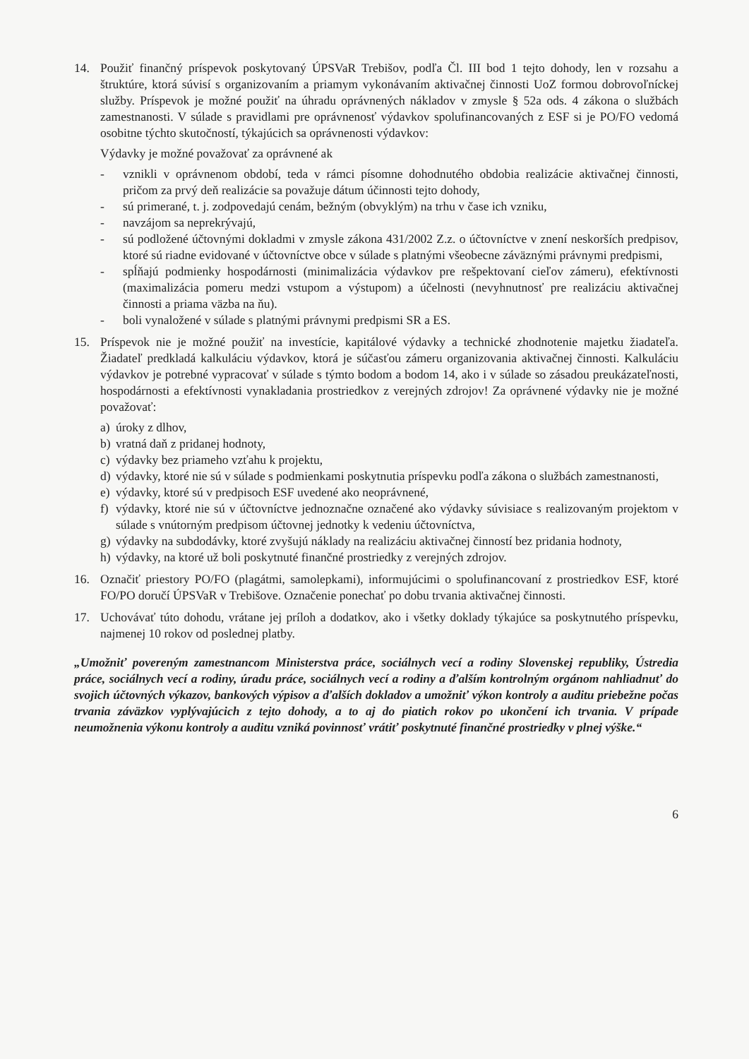14. Použiť finančný príspevok poskytovaný ÚPSVaR Trebišov, podľa Čl. III bod 1 tejto dohody, len v rozsahu a štruktúre, ktorá súvisí s organizovaním a priamym vykonávaním aktivačnej činnosti UoZ formou dobrovoľníckej služby. Príspevok je možné použiť na úhradu oprávnených nákladov v zmysle § 52a ods. 4 zákona o službách zamestnanosti. V súlade s pravidlami pre oprávnenosť výdavkov spolufinancovaných z ESF si je PO/FO vedomá osobitne týchto skutočností, týkajúcich sa oprávnenosti výdavkov:
Výdavky je možné považovať za oprávnené ak
- vznikli v oprávnenom období, teda v rámci písomne dohodnutého obdobia realizácie aktivačnej činnosti, pričom za prvý deň realizácie sa považuje dátum účinnosti tejto dohody,
- sú primerané, t. j. zodpovedajú cenám, bežným (obvyklým) na trhu v čase ich vzniku,
- navzájom sa neprekrývajú,
- sú podložené účtovnými dokladmi v zmysle zákona 431/2002 Z.z. o účtovníctve v znení neskorších predpisov, ktoré sú riadne evidované v účtovníctve obce v súlade s platnými všeobecne záväznými právnymi predpismi,
- spĺňajú podmienky hospodárnosti (minimalizácia výdavkov pre rešpektovaní cieľov zámeru), efektívnosti (maximalizácia pomeru medzi vstupom a výstupom) a účelnosti (nevyhnutnosť pre realizáciu aktivačnej činnosti a priama väzba na ňu).
- boli vynaložené v súlade s platnými právnymi predpismi SR a ES.
15. Príspevok nie je možné použiť na investície, kapitálové výdavky a technické zhodnotenie majetku žiadateľa. Žiadateľ predkladá kalkuláciu výdavkov, ktorá je súčasťou zámeru organizovania aktivačnej činnosti. Kalkuláciu výdavkov je potrebné vypracovať v súlade s týmto bodom a bodom 14, ako i v súlade so zásadou preukázateľnosti, hospodárnosti a efektívnosti vynakladania prostriedkov z verejných zdrojov! Za oprávnené výdavky nie je možné považovať:
a) úroky z dlhov,
b) vratná daň z pridanej hodnoty,
c) výdavky bez priameho vzťahu k projektu,
d) výdavky, ktoré nie sú v súlade s podmienkami poskytnutia príspevku podľa zákona o službách zamestnanosti,
e) výdavky, ktoré sú v predpisoch ESF uvedené ako neoprávnené,
f) výdavky, ktoré nie sú v účtovníctve jednoznačne označené ako výdavky súvisiace s realizovaným projektom v súlade s vnútorným predpisom účtovnej jednotky k vedeniu účtovníctva,
g) výdavky na subdodávky, ktoré zvyšujú náklady na realizáciu aktivačnej činností bez pridania hodnoty,
h) výdavky, na ktoré už boli poskytnuté finančné prostriedky z verejných zdrojov.
16. Označiť priestory PO/FO (plagátmi, samolepkami), informujúcimi o spolufinancovaní z prostriedkov ESF, ktoré FO/PO doručí ÚPSVaR v Trebišove. Označenie ponechať po dobu trvania aktivačnej činnosti.
17. Uchovávať túto dohodu, vrátane jej príloh a dodatkov, ako i všetky doklady týkajúce sa poskytnutého príspevku, najmenej 10 rokov od poslednej platby.
„Umožniť povereným zamestnancom Ministerstva práce, sociálnych vecí a rodiny Slovenskej republiky, Ústredia práce, sociálnych vecí a rodiny, úradu práce, sociálnych vecí a rodiny a ďalším kontrolným orgánom nahliadnuť do svojich účtovných výkazov, bankových výpisov a ďalších dokladov a umožniť výkon kontroly a auditu priebežne počas trvania záväzkov vyplývajúcich z tejto dohody, a to aj do piatich rokov po ukončení ich trvania. V prípade neumožnenia výkonu kontroly a auditu vzniká povinnosť vrátiť poskytnuté finančné prostriedky v plnej výške.“
6